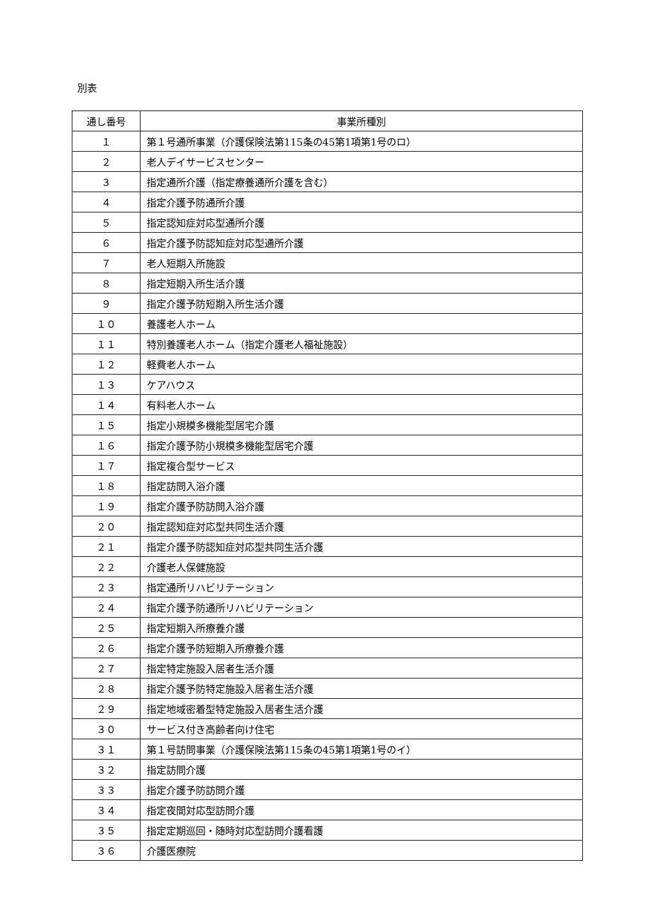別表
| 通し番号 | 事業所種別 |
| --- | --- |
| １ | 第１号通所事業（介護保険法第115条の45第1項第1号のロ） |
| ２ | 老人デイサービスセンター |
| ３ | 指定通所介護（指定療養通所介護を含む） |
| ４ | 指定介護予防通所介護 |
| ５ | 指定認知症対応型通所介護 |
| ６ | 指定介護予防認知症対応型通所介護 |
| ７ | 老人短期入所施設 |
| ８ | 指定短期入所生活介護 |
| ９ | 指定介護予防短期入所生活介護 |
| １０ | 養護老人ホーム |
| １１ | 特別養護老人ホーム（指定介護老人福祉施設） |
| １２ | 軽費老人ホーム |
| １３ | ケアハウス |
| １４ | 有料老人ホーム |
| １５ | 指定小規模多機能型居宅介護 |
| １６ | 指定介護予防小規模多機能型居宅介護 |
| １７ | 指定複合型サービス |
| １８ | 指定訪問入浴介護 |
| １９ | 指定介護予防訪問入浴介護 |
| ２０ | 指定認知症対応型共同生活介護 |
| ２１ | 指定介護予防認知症対応型共同生活介護 |
| ２２ | 介護老人保健施設 |
| ２３ | 指定通所リハビリテーション |
| ２４ | 指定介護予防通所リハビリテーション |
| ２５ | 指定短期入所療養介護 |
| ２６ | 指定介護予防短期入所療養介護 |
| ２７ | 指定特定施設入居者生活介護 |
| ２８ | 指定介護予防特定施設入居者生活介護 |
| ２９ | 指定地域密着型特定施設入居者生活介護 |
| ３０ | サービス付き高齢者向け住宅 |
| ３１ | 第１号訪問事業（介護保険法第115条の45第1項第1号のイ） |
| ３２ | 指定訪問介護 |
| ３３ | 指定介護予防訪問介護 |
| ３４ | 指定夜間対応型訪問介護 |
| ３５ | 指定定期巡回・随時対応型訪問介護看護 |
| ３６ | 介護医療院 |